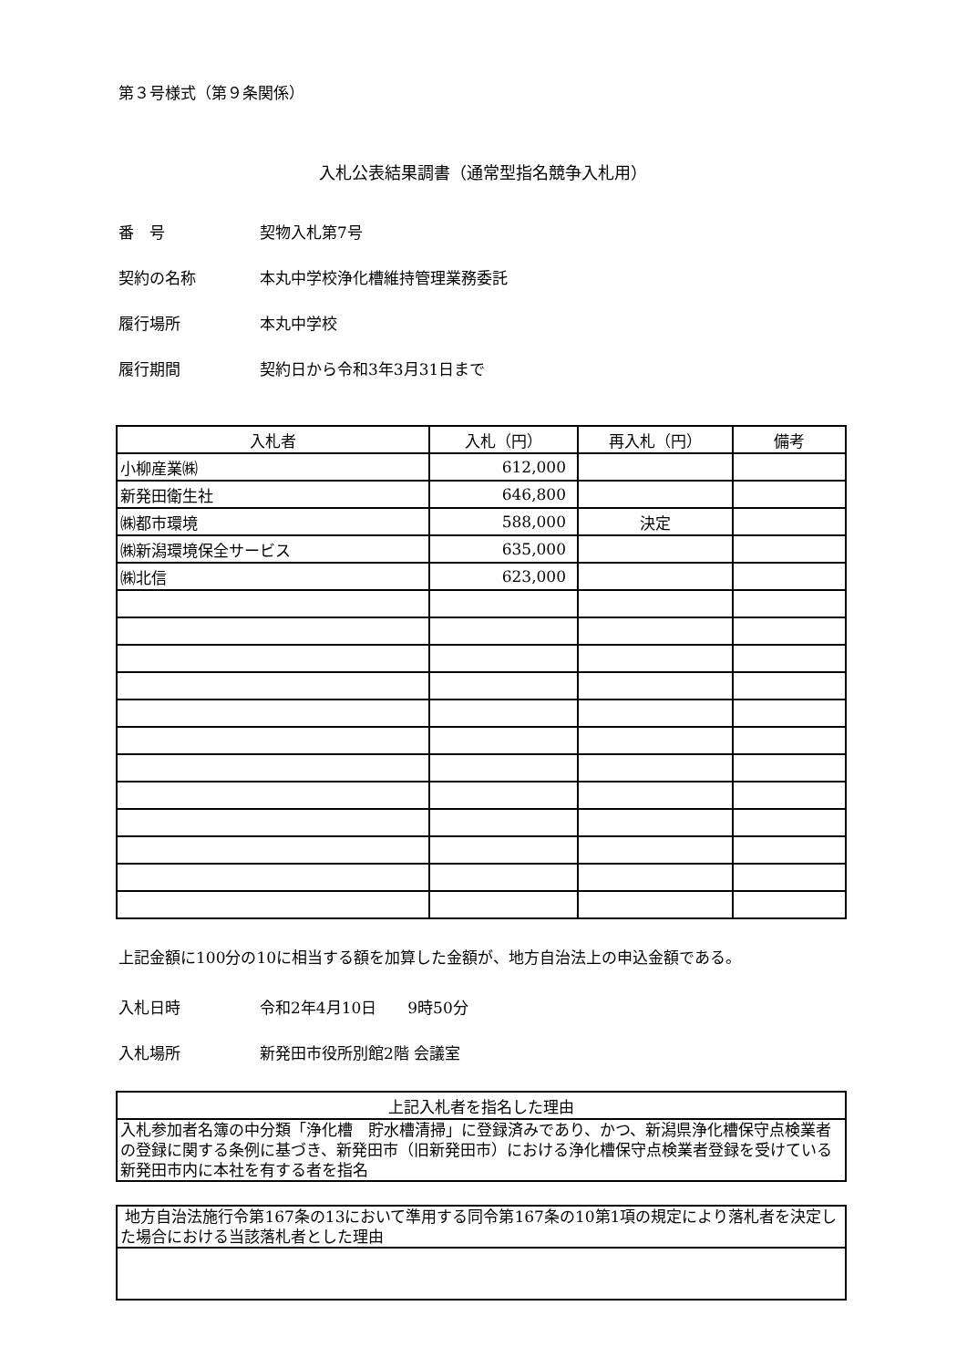第３号様式（第９条関係）
入札公表結果調書（通常型指名競争入札用）
番　号 契物入札第7号
契約の名称 本丸中学校浄化槽維持管理業務委託
履行場所 本丸中学校
履行期間 契約日から令和3年3月31日まで
| 入札者 | 入札（円） | 再入札（円） | 備考 |
| --- | --- | --- | --- |
| 小柳産業㈱ | 612,000 | | |
| 新発田衛生社 | 646,800 | | |
| ㈱都市環境 | 588,000 | 決定 | |
| ㈱新潟環境保全サービス | 635,000 | | |
| ㈱北信 | 623,000 | | |
上記金額に100分の10に相当する額を加算した金額が、地方自治法上の申込金額である。
入札日時 令和2年4月10日　　9時50分
入札場所 新発田市役所別館2階 会議室
| 上記入札者を指名した理由 |
| 入札参加者名簿の中分類「浄化槽 貯水槽清掃」に登録済みであり、かつ、新潟県浄化槽保守点検業者の登録に関する条例に基づき、新発田市（旧新発田市）における浄化槽保守点検業者登録を受けている新発田市内に本社を有する者を指名 |
| 地方自治法施行令第167条の13において準用する同令第167条の10第1項の規定により落札者を決定した場合における当該落札者とした理由 |